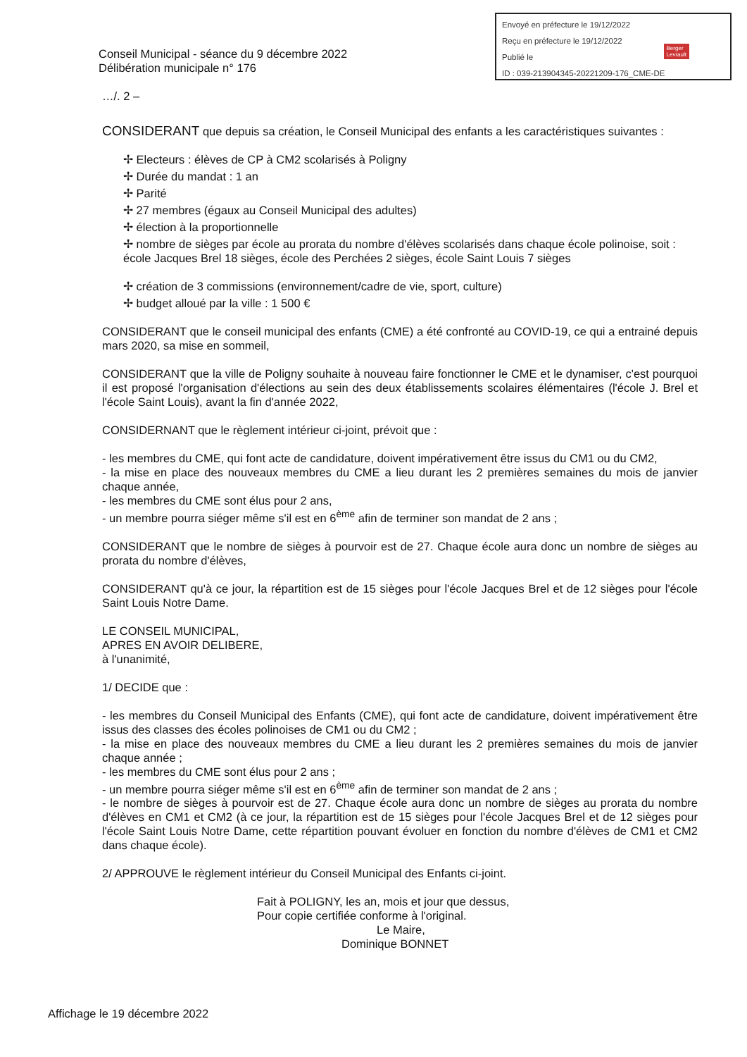Envoyé en préfecture le 19/12/2022
Reçu en préfecture le 19/12/2022
Publié le
ID : 039-213904345-20221209-176_CME-DE
Berger
Levrault
Conseil Municipal - séance du 9 décembre 2022
Délibération municipale n° 176
…/. 2 –
CONSIDERANT que depuis sa création, le Conseil Municipal des enfants a les caractéristiques suivantes :
✢ Electeurs : élèves de CP à CM2 scolarisés à Poligny
✢ Durée du mandat : 1 an
✢ Parité
✢ 27 membres (égaux au Conseil Municipal des adultes)
✢ élection à la proportionnelle
✢ nombre de sièges par école au prorata du nombre d'élèves scolarisés dans chaque école polinoise, soit : école Jacques Brel 18 sièges, école des Perchées 2 sièges, école Saint Louis 7 sièges
✢ création de 3 commissions (environnement/cadre de vie, sport, culture)
✢ budget alloué par la ville : 1 500 €
CONSIDERANT que le conseil municipal des enfants (CME) a été confronté au COVID-19, ce qui a entrainé depuis mars 2020, sa mise en sommeil,
CONSIDERANT que la ville de Poligny souhaite à nouveau faire fonctionner le CME et le dynamiser, c'est pourquoi il est proposé l'organisation d'élections au sein des deux établissements scolaires élémentaires (l'école J. Brel et l'école Saint Louis), avant la fin d'année 2022,
CONSIDERNANT que le règlement intérieur ci-joint, prévoit que :
- les membres du CME, qui font acte de candidature, doivent impérativement être issus du CM1 ou du CM2,
- la mise en place des nouveaux membres du CME a lieu durant les 2 premières semaines du mois de janvier chaque année,
- les membres du CME sont élus pour 2 ans,
- un membre pourra siéger même s'il est en 6<sup>ème</sup> afin de terminer son mandat de 2 ans ;
CONSIDERANT que le nombre de sièges à pourvoir est de 27. Chaque école aura donc un nombre de sièges au prorata du nombre d'élèves,
CONSIDERANT qu'à ce jour, la répartition est de 15 sièges pour l'école Jacques Brel et de 12 sièges pour l'école Saint Louis Notre Dame.
LE CONSEIL MUNICIPAL,
APRES EN AVOIR DELIBERE,
à l'unanimité,
1/ DECIDE que :
- les membres du Conseil Municipal des Enfants (CME), qui font acte de candidature, doivent impérativement être issus des classes des écoles polinoises de CM1 ou du CM2 ;
- la mise en place des nouveaux membres du CME a lieu durant les 2 premières semaines du mois de janvier chaque année ;
- les membres du CME sont élus pour 2 ans ;
- un membre pourra siéger même s'il est en 6<sup>ème</sup> afin de terminer son mandat de 2 ans ;
- le nombre de sièges à pourvoir est de 27. Chaque école aura donc un nombre de sièges au prorata du nombre d'élèves en CM1 et CM2 (à ce jour, la répartition est de 15 sièges pour l'école Jacques Brel et de 12 sièges pour l'école Saint Louis Notre Dame, cette répartition pouvant évoluer en fonction du nombre d'élèves de CM1 et CM2 dans chaque école).
2/ APPROUVE le règlement intérieur du Conseil Municipal des Enfants ci-joint.
Fait à POLIGNY, les an, mois et jour que dessus,
Pour copie certifiée conforme à l'original.
Le Maire,
Dominique BONNET
Affichage le 19 décembre 2022